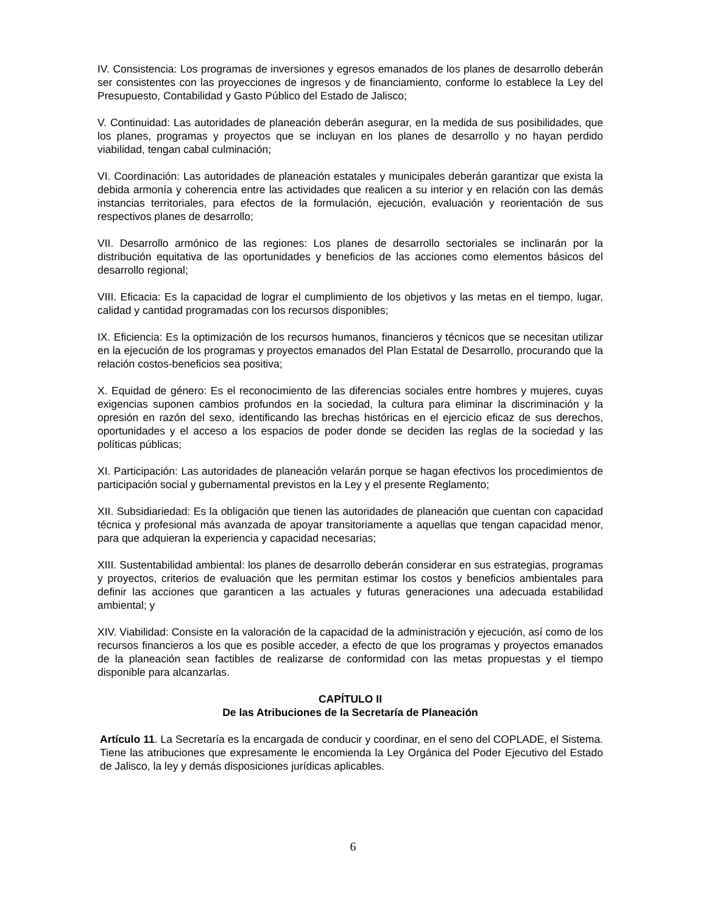IV. Consistencia: Los programas de inversiones y egresos emanados de los planes de desarrollo deberán ser consistentes con las proyecciones de ingresos y de financiamiento, conforme lo establece la Ley del Presupuesto, Contabilidad y Gasto Público del Estado de Jalisco;
V. Continuidad: Las autoridades de planeación deberán asegurar, en la medida de sus posibilidades, que los planes, programas y proyectos que se incluyan en los planes de desarrollo y no hayan perdido viabilidad, tengan cabal culminación;
VI. Coordinación: Las autoridades de planeación estatales y municipales deberán garantizar que exista la debida armonía y coherencia entre las actividades que realicen a su interior y en relación con las demás instancias territoriales, para efectos de la formulación, ejecución, evaluación y reorientación de sus respectivos planes de desarrollo;
VII. Desarrollo armónico de las regiones: Los planes de desarrollo sectoriales se inclinarán por la distribución equitativa de las oportunidades y beneficios de las acciones como elementos básicos del desarrollo regional;
VIII. Eficacia: Es la capacidad de lograr el cumplimiento de los objetivos y las metas en el tiempo, lugar, calidad y cantidad programadas con los recursos disponibles;
IX. Eficiencia: Es la optimización de los recursos humanos, financieros y técnicos que se necesitan utilizar en la ejecución de los programas y proyectos emanados del Plan Estatal de Desarrollo, procurando que la relación costos-beneficios sea positiva;
X. Equidad de género: Es el reconocimiento de las diferencias sociales entre hombres y mujeres, cuyas exigencias suponen cambios profundos en la sociedad, la cultura para eliminar la discriminación y la opresión en razón del sexo, identificando las brechas históricas en el ejercicio eficaz de sus derechos, oportunidades y el acceso a los espacios de poder donde se deciden las reglas de la sociedad y las políticas públicas;
XI. Participación: Las autoridades de planeación velarán porque se hagan efectivos los procedimientos de participación social y gubernamental previstos en la Ley y el presente Reglamento;
XII. Subsidiariedad: Es la obligación que tienen las autoridades de planeación que cuentan con capacidad técnica y profesional más avanzada de apoyar transitoriamente a aquellas que tengan capacidad menor, para que adquieran la experiencia y capacidad necesarias;
XIII. Sustentabilidad ambiental: los planes de desarrollo deberán considerar en sus estrategias, programas y proyectos, criterios de evaluación que les permitan estimar los costos y beneficios ambientales para definir las acciones que garanticen a las actuales y futuras generaciones una adecuada estabilidad ambiental; y
XIV. Viabilidad: Consiste en la valoración de la capacidad de la administración y ejecución, así como de los recursos financieros a los que es posible acceder, a efecto de que los programas y proyectos emanados de la planeación sean factibles de realizarse de conformidad con las metas propuestas y el tiempo disponible para alcanzarlas.
CAPÍTULO II
De las Atribuciones de la Secretaría de Planeación
Artículo 11. La Secretaría es la encargada de conducir y coordinar, en el seno del COPLADE, el Sistema. Tiene las atribuciones que expresamente le encomienda la Ley Orgánica del Poder Ejecutivo del Estado de Jalisco, la ley y demás disposiciones jurídicas aplicables.
6